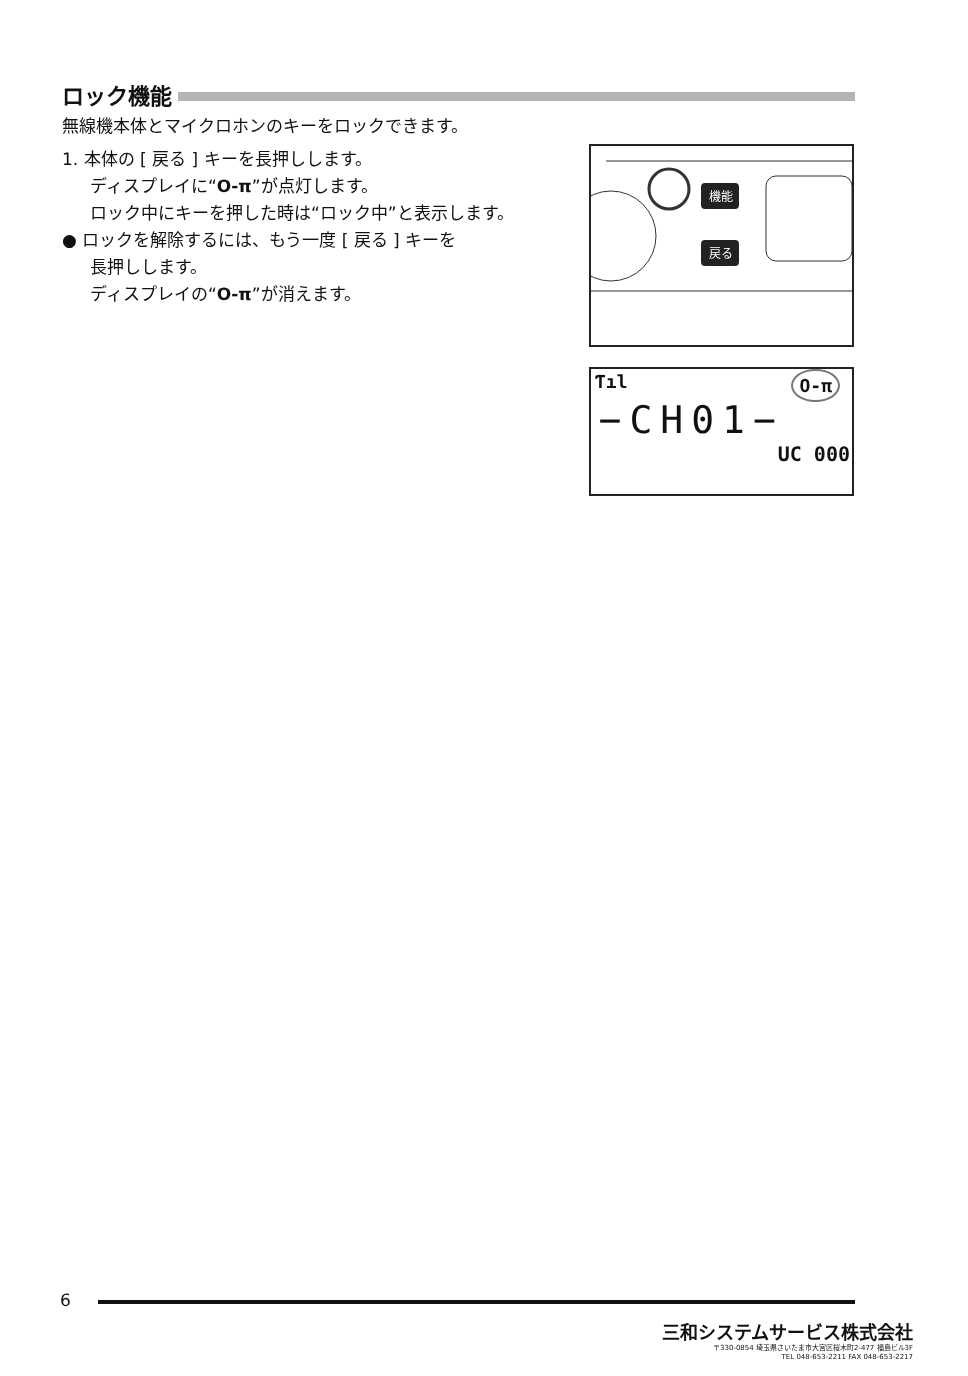ロック機能
無線機本体とマイクロホンのキーをロックできます。
1. 本体の [ 戻る ] キーを長押しします。
ディスプレイに“O‑π”が点灯します。
ロック中にキーを押した時は“ロック中”と表示します。
● ロックを解除するには、もう一度 [ 戻る ] キーを
長押しします。
ディスプレイの“O‑π”が消えます。
機能
戻る
Ƭıl O‑π
−CH01−
UC 000
6
三和システムサービス株式会社
〒330-0854 埼玉県さいたま市大宮区桜木町2-477 福島ビル3F
TEL 048-653-2211 FAX 048-653-2217